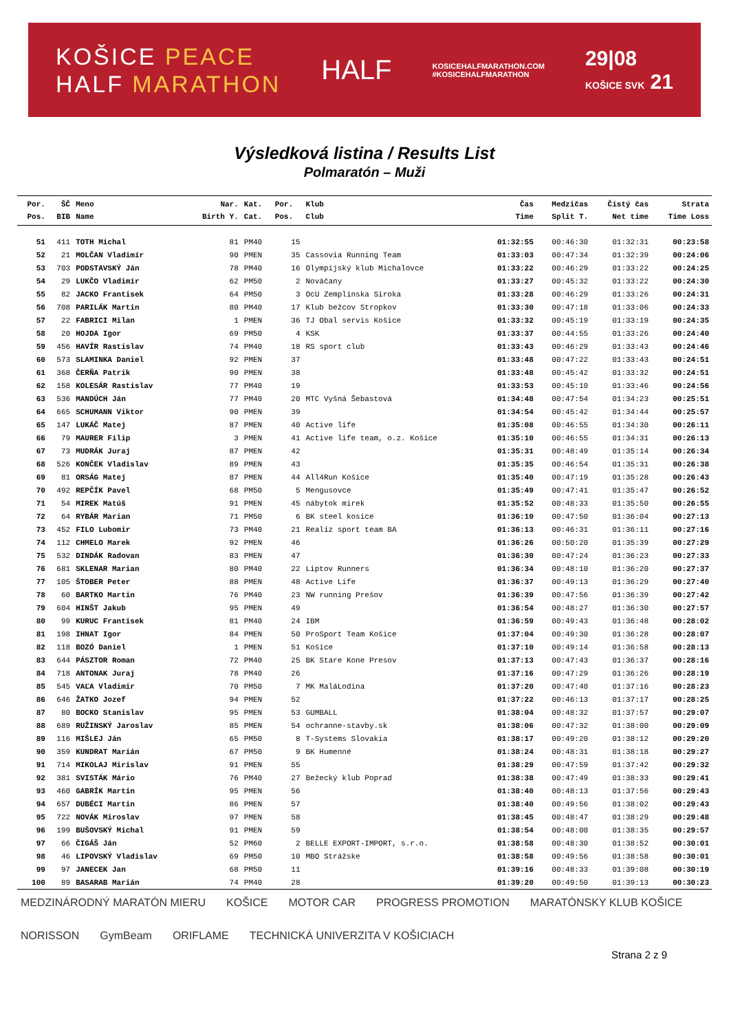KOŠICE PEACE
HALF MARATHON
HALF
KOSICEHALFMARATHON.COM
#KOSICEHALFMARATHON
29|08
KOŠICE SVK 21
Výsledková listina / Results List
Polmaratón – Muži
| Por. | ŠČ | Meno | Nar. | Kat. | Por. | Klub | Čas | Medzičas | Čistý čas | Strata |
| --- | --- | --- | --- | --- | --- | --- | --- | --- | --- | --- |
| Pos. | BIB | Name | Birth Y. | Cat. | Pos. | Club | Time | Split T. | Net time | Time Loss |
| 51 | 411 | TOTH Michal | 81 | PM40 | 15 | | 01:32:55 | 00:46:30 | 01:32:31 | 00:23:58 |
| 52 | 21 | MOLČAN Vladimír | 90 | PMEN | 35 | Cassovia Running Team | 01:33:03 | 00:47:34 | 01:32:39 | 00:24:06 |
| 53 | 703 | PODSTAVSKÝ Ján | 78 | PM40 | 16 | Olympijský klub Michalovce | 01:33:22 | 00:46:29 | 01:33:22 | 00:24:25 |
| 54 | 29 | LUKČO Vladimír | 62 | PM50 | 2 | Nováčany | 01:33:27 | 00:45:32 | 01:33:22 | 00:24:30 |
| 55 | 82 | JACKO Frantisek | 64 | PM50 | 3 | OcU Zemplinska Siroka | 01:33:28 | 00:46:29 | 01:33:26 | 00:24:31 |
| 56 | 708 | PARILÁK Martin | 80 | PM40 | 17 | Klub bežcov Stropkov | 01:33:30 | 00:47:18 | 01:33:06 | 00:24:33 |
| 57 | 22 | FABRICI Milan | 1 | PMEN | 36 | TJ Obal servis Košice | 01:33:32 | 00:45:19 | 01:33:19 | 00:24:35 |
| 58 | 20 | HOJDA Igor | 69 | PM50 | 4 | KSK | 01:33:37 | 00:44:55 | 01:33:26 | 00:24:40 |
| 59 | 456 | HAVÍR Rastislav | 74 | PM40 | 18 | RS sport club | 01:33:43 | 00:46:29 | 01:33:43 | 00:24:46 |
| 60 | 573 | SLAMINKA Daniel | 92 | PMEN | 37 | | 01:33:48 | 00:47:22 | 01:33:43 | 00:24:51 |
| 61 | 368 | ČERŇA Patrik | 90 | PMEN | 38 | | 01:33:48 | 00:45:42 | 01:33:32 | 00:24:51 |
| 62 | 158 | KOLESÁR Rastislav | 77 | PM40 | 19 | | 01:33:53 | 00:45:10 | 01:33:46 | 00:24:56 |
| 63 | 536 | MANDÚCH Ján | 77 | PM40 | 20 | MTC Vyšná Šebastová | 01:34:48 | 00:47:54 | 01:34:23 | 00:25:51 |
| 64 | 665 | SCHUMANN Viktor | 90 | PMEN | 39 | | 01:34:54 | 00:45:42 | 01:34:44 | 00:25:57 |
| 65 | 147 | LUKÁČ Matej | 87 | PMEN | 40 | Active life | 01:35:08 | 00:46:55 | 01:34:30 | 00:26:11 |
| 66 | 79 | MAURER Filip | 3 | PMEN | 41 | Active life team, o.z. Košice | 01:35:10 | 00:46:55 | 01:34:31 | 00:26:13 |
| 67 | 73 | MUDRÁK Juraj | 87 | PMEN | 42 | | 01:35:31 | 00:48:49 | 01:35:14 | 00:26:34 |
| 68 | 526 | KONČEK Vladislav | 89 | PMEN | 43 | | 01:35:35 | 00:46:54 | 01:35:31 | 00:26:38 |
| 69 | 81 | ORSÁG Matej | 87 | PMEN | 44 | All4Run Košice | 01:35:40 | 00:47:19 | 01:35:28 | 00:26:43 |
| 70 | 492 | REPČÍK Pavel | 68 | PM50 | 5 | Mengusovce | 01:35:49 | 00:47:41 | 01:35:47 | 00:26:52 |
| 71 | 54 | MIREK Matúš | 91 | PMEN | 45 | nábytok mirek | 01:35:52 | 00:48:33 | 01:35:50 | 00:26:55 |
| 72 | 64 | RYBÁR Marian | 71 | PM50 | 6 | BK steel kosice | 01:36:10 | 00:47:50 | 01:36:04 | 00:27:13 |
| 73 | 452 | FILO Lubomir | 73 | PM40 | 21 | Realiz sport team BA | 01:36:13 | 00:46:31 | 01:36:11 | 00:27:16 |
| 74 | 112 | CHMELO Marek | 92 | PMEN | 46 | | 01:36:26 | 00:50:20 | 01:35:39 | 00:27:29 |
| 75 | 532 | DINDÁK Radovan | 83 | PMEN | 47 | | 01:36:30 | 00:47:24 | 01:36:23 | 00:27:33 |
| 76 | 681 | SKLENAR Marian | 80 | PM40 | 22 | Liptov Runners | 01:36:34 | 00:48:10 | 01:36:20 | 00:27:37 |
| 77 | 105 | ŠTOBER Peter | 88 | PMEN | 48 | Active Life | 01:36:37 | 00:49:13 | 01:36:29 | 00:27:40 |
| 78 | 60 | BARTKO Martin | 76 | PM40 | 23 | NW running Prešov | 01:36:39 | 00:47:56 | 01:36:39 | 00:27:42 |
| 79 | 604 | HINŠT Jakub | 95 | PMEN | 49 | | 01:36:54 | 00:48:27 | 01:36:30 | 00:27:57 |
| 80 | 99 | KURUC Frantisek | 81 | PM40 | 24 | IBM | 01:36:59 | 00:49:43 | 01:36:48 | 00:28:02 |
| 81 | 198 | IHNAT Igor | 84 | PMEN | 50 | ProSport Team Košice | 01:37:04 | 00:49:30 | 01:36:28 | 00:28:07 |
| 82 | 118 | BOZÓ Daniel | 1 | PMEN | 51 | Košice | 01:37:10 | 00:49:14 | 01:36:58 | 00:28:13 |
| 83 | 644 | PÁSZTOR Roman | 72 | PM40 | 25 | BK Stare Kone Presov | 01:37:13 | 00:47:43 | 01:36:37 | 00:28:16 |
| 84 | 718 | ANTONAK Juraj | 78 | PM40 | 26 | | 01:37:16 | 00:47:29 | 01:36:26 | 00:28:19 |
| 85 | 545 | VAĽA Vladimir | 70 | PM50 | 7 | MK MaláLodina | 01:37:20 | 00:47:40 | 01:37:16 | 00:28:23 |
| 86 | 646 | ŽATKO Jozef | 94 | PMEN | 52 | | 01:37:22 | 00:46:13 | 01:37:17 | 00:28:25 |
| 87 | 80 | BOCKO Stanislav | 95 | PMEN | 53 | GUMBALL | 01:38:04 | 00:48:32 | 01:37:57 | 00:29:07 |
| 88 | 689 | RUŽINSKÝ Jaroslav | 85 | PMEN | 54 | ochranne-stavby.sk | 01:38:06 | 00:47:32 | 01:38:00 | 00:29:09 |
| 89 | 116 | MIŠLEJ Ján | 65 | PM50 | 8 | T-Systems Slovakia | 01:38:17 | 00:49:20 | 01:38:12 | 00:29:20 |
| 90 | 359 | KUNDRAT Marián | 67 | PM50 | 9 | BK Humenné | 01:38:24 | 00:48:31 | 01:38:18 | 00:29:27 |
| 91 | 714 | MIKOLAJ Mirislav | 91 | PMEN | 55 | | 01:38:29 | 00:47:59 | 01:37:42 | 00:29:32 |
| 92 | 381 | SVISTÁK Mário | 76 | PM40 | 27 | Bežecký klub Poprad | 01:38:38 | 00:47:49 | 01:38:33 | 00:29:41 |
| 93 | 460 | GABRÍK Martin | 95 | PMEN | 56 | | 01:38:40 | 00:48:13 | 01:37:56 | 00:29:43 |
| 94 | 657 | DUBÉCI Martin | 86 | PMEN | 57 | | 01:38:40 | 00:49:56 | 01:38:02 | 00:29:43 |
| 95 | 722 | NOVÁK Miroslav | 97 | PMEN | 58 | | 01:38:45 | 00:48:47 | 01:38:29 | 00:29:48 |
| 96 | 199 | BUŠOVSKÝ Michal | 91 | PMEN | 59 | | 01:38:54 | 00:48:00 | 01:38:35 | 00:29:57 |
| 97 | 66 | ČIGÁŠ Ján | 52 | PM60 | 2 | BELLE EXPORT-IMPORT, s.r.o. | 01:38:58 | 00:48:30 | 01:38:52 | 00:30:01 |
| 98 | 46 | LIPOVSKÝ Vladislav | 69 | PM50 | 10 | MBO Strážske | 01:38:58 | 00:49:56 | 01:38:58 | 00:30:01 |
| 99 | 97 | JANECEK Jan | 68 | PM50 | 11 | | 01:39:16 | 00:48:33 | 01:39:08 | 00:30:19 |
| 100 | 89 | BASARAB Marián | 74 | PM40 | 28 | | 01:39:20 | 00:49:50 | 01:39:13 | 00:30:23 |
MEDZINÁRODNÝ MARATÓN MIERU KOŠICE MOTOR CAR PROGRESS PROMOTION MARATÓNSKY KLUB KOŠICE NORISSON GymBeam ORIFLAME TECHNICKÁ UNIVERZITA V KOŠICIACH
Strana 2 z 9